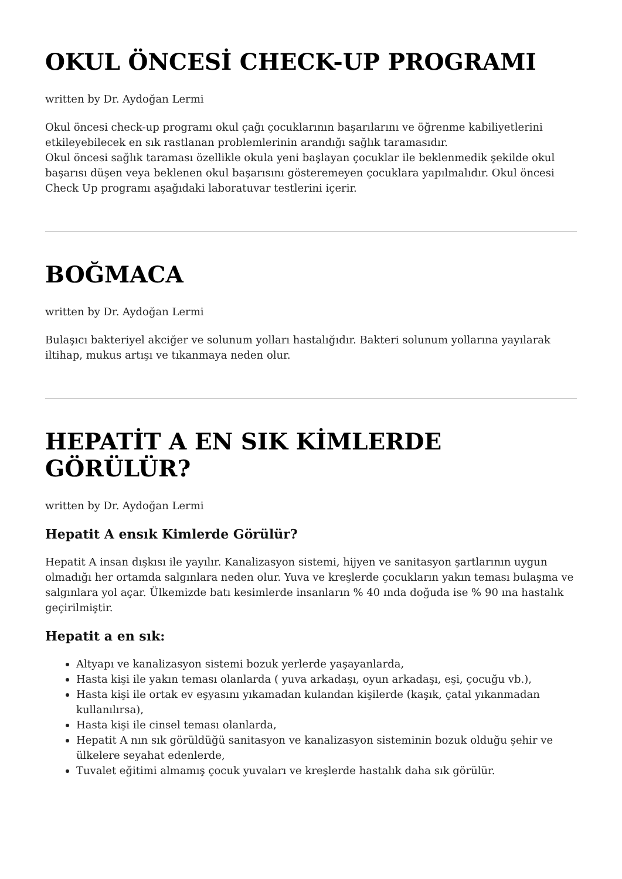OKUL ÖNCESİ CHECK-UP PROGRAMI
written by Dr. Aydoğan Lermi
Okul öncesi check-up programı okul çağı çocuklarının başarılarını ve öğrenme kabiliyetlerini etkileyebilecek en sık rastlanan problemlerinin arandığı sağlık taramasıdır.
Okul öncesi sağlık taraması özellikle okula yeni başlayan çocuklar ile beklenmedik şekilde okul başarısı düşen veya beklenen okul başarısını gösteremeyen çocuklara yapılmalıdır. Okul öncesi Check Up programı aşağıdaki laboratuvar testlerini içerir.
BOĞMACA
written by Dr. Aydoğan Lermi
Bulaşıcı bakteriyel akciğer ve solunum yolları hastalığıdır. Bakteri solunum yollarına yayılarak iltihap, mukus artışı ve tıkanmaya neden olur.
HEPATİT A EN SIK KİMLERDE GÖRÜLÜR?
written by Dr. Aydoğan Lermi
Hepatit A ensık Kimlerde Görülür?
Hepatit A insan dışkısı ile yayılır. Kanalizasyon sistemi, hijyen ve sanitasyon şartlarının uygun olmadığı her ortamda salgınlara neden olur. Yuva ve kreşlerde çocukların yakın teması bulaşma ve salgınlara yol açar. Ülkemizde batı kesimlerde insanların % 40 ında doğuda ise % 90 ına hastalık geçirilmiştir.
Hepatit a en sık:
Altyapı ve kanalizasyon sistemi bozuk yerlerde yaşayanlarda,
Hasta kişi ile yakın teması olanlarda ( yuva arkadaşı, oyun arkadaşı, eşi, çocuğu vb.),
Hasta kişi ile ortak ev eşyasını yıkamadan kulandan kişilerde (kaşık, çatal yıkanmadan kullanılırsa),
Hasta kişi ile cinsel teması olanlarda,
Hepatit A nın sık görüldüğü sanitasyon ve kanalizasyon sisteminin bozuk olduğu şehir ve ülkelere seyahat edenlerde,
Tuvalet eğitimi almamış çocuk yuvaları ve kreşlerde hastalık daha sık görülür.